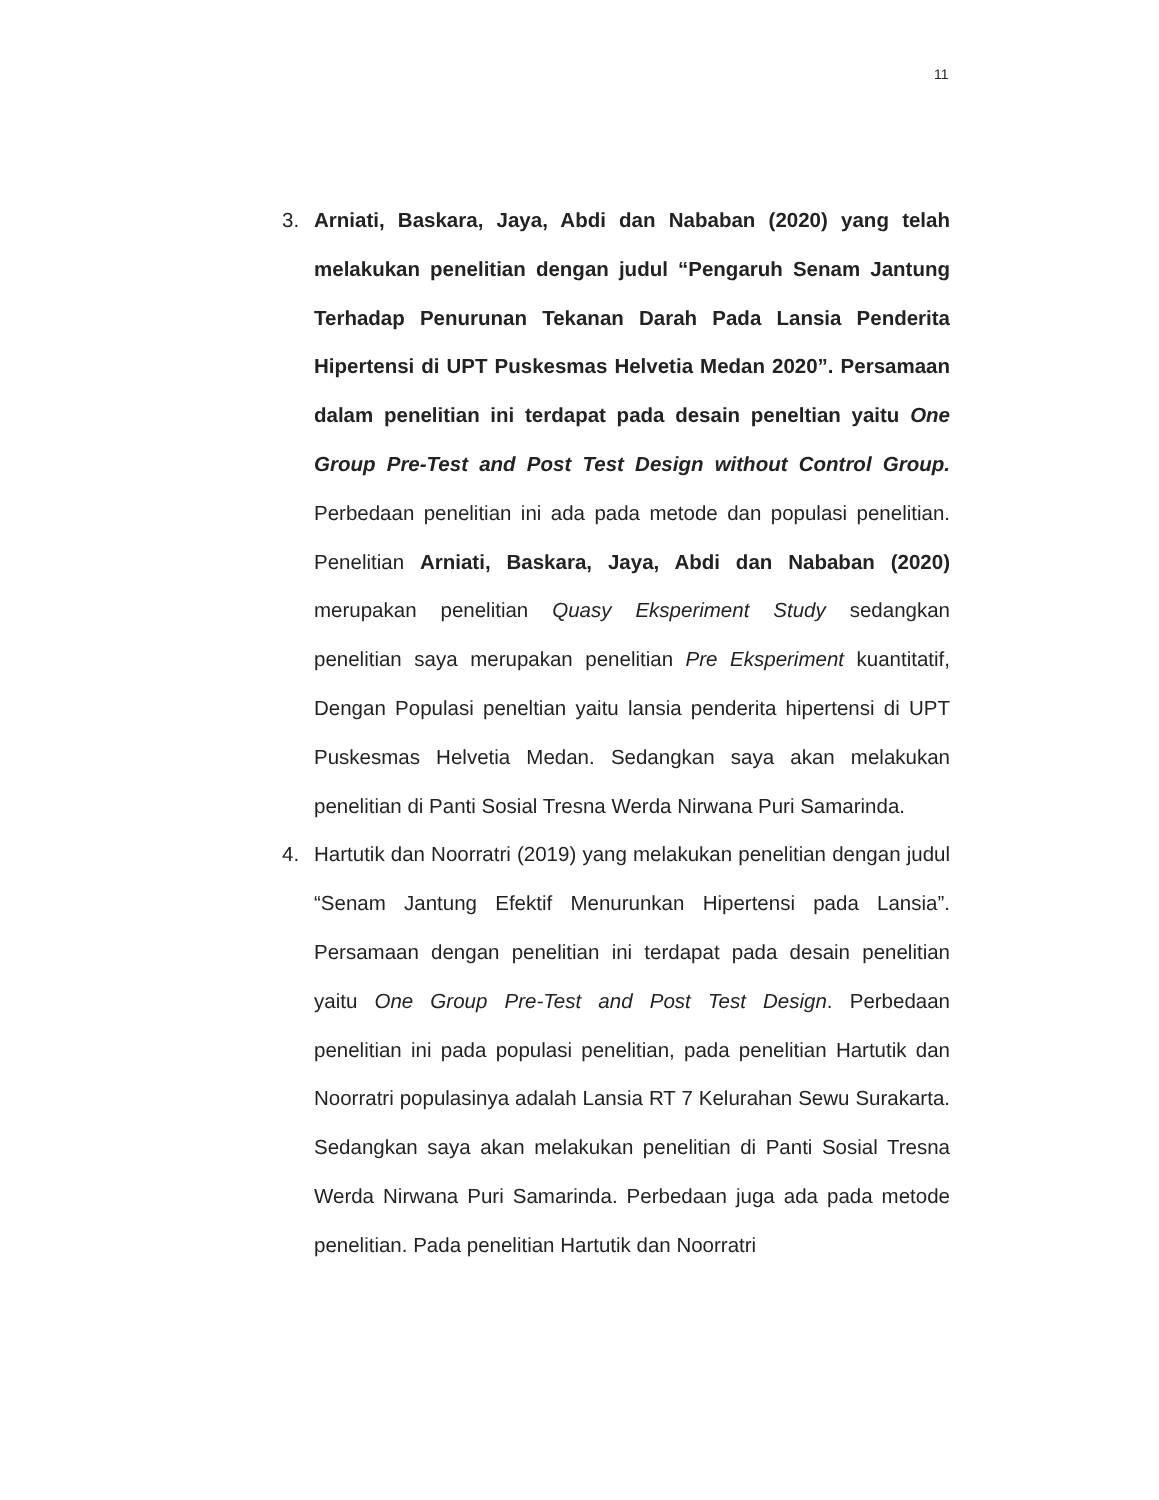11
3. Arniati, Baskara, Jaya, Abdi dan Nababan (2020) yang telah melakukan penelitian dengan judul “Pengaruh Senam Jantung Terhadap Penurunan Tekanan Darah Pada Lansia Penderita Hipertensi di UPT Puskesmas Helvetia Medan 2020”. Persamaan dalam penelitian ini terdapat pada desain peneltian yaitu One Group Pre-Test and Post Test Design without Control Group. Perbedaan penelitian ini ada pada metode dan populasi penelitian. Penelitian Arniati, Baskara, Jaya, Abdi dan Nababan (2020) merupakan penelitian Quasy Eksperiment Study sedangkan penelitian saya merupakan penelitian Pre Eksperiment kuantitatif, Dengan Populasi peneltian yaitu lansia penderita hipertensi di UPT Puskesmas Helvetia Medan. Sedangkan saya akan melakukan penelitian di Panti Sosial Tresna Werda Nirwana Puri Samarinda.
4. Hartutik dan Noorratri (2019) yang melakukan penelitian dengan judul “Senam Jantung Efektif Menurunkan Hipertensi pada Lansia”. Persamaan dengan penelitian ini terdapat pada desain penelitian yaitu One Group Pre-Test and Post Test Design. Perbedaan penelitian ini pada populasi penelitian, pada penelitian Hartutik dan Noorratri populasinya adalah Lansia RT 7 Kelurahan Sewu Surakarta. Sedangkan saya akan melakukan penelitian di Panti Sosial Tresna Werda Nirwana Puri Samarinda. Perbedaan juga ada pada metode penelitian. Pada penelitian Hartutik dan Noorratri